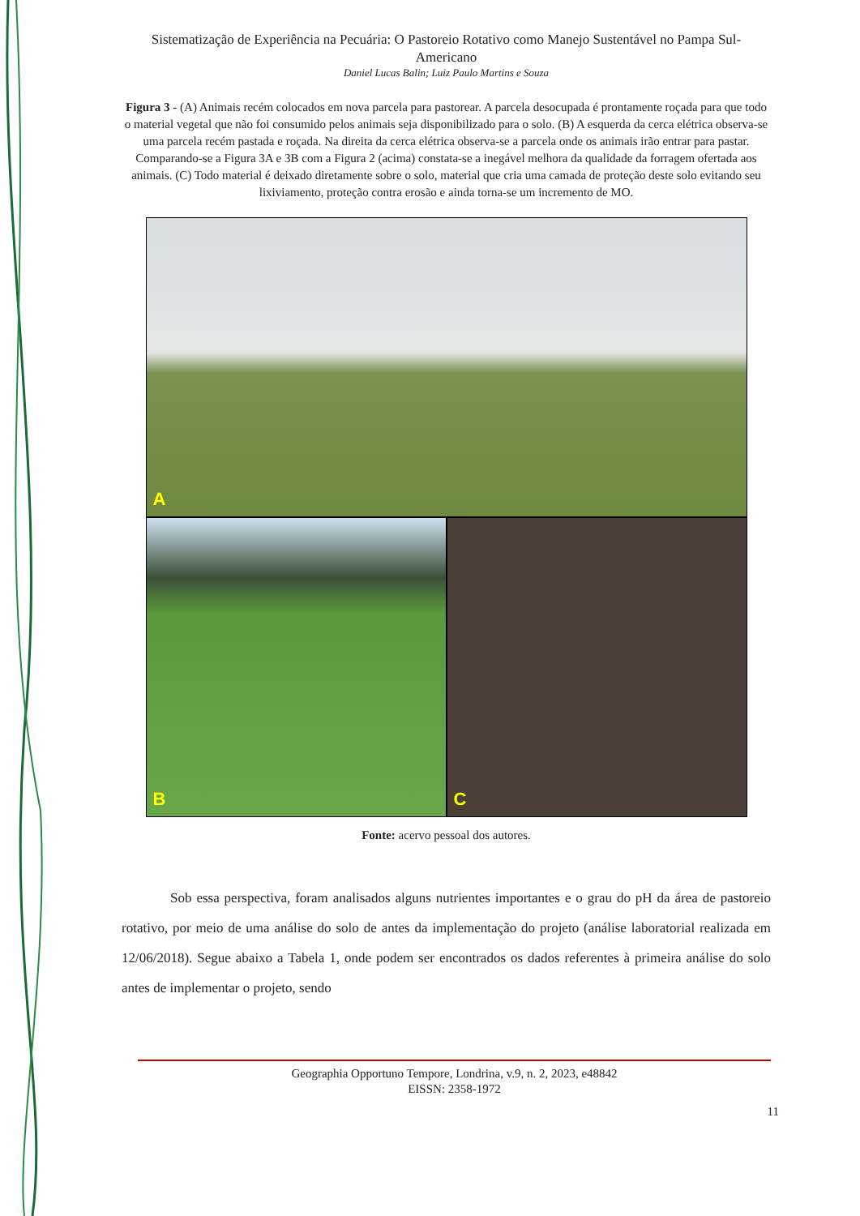Sistematização de Experiência na Pecuária: O Pastoreio Rotativo como Manejo Sustentável no Pampa Sul-Americano
Daniel Lucas Balin; Luiz Paulo Martins e Souza
Figura 3 - (A) Animais recém colocados em nova parcela para pastorear. A parcela desocupada é prontamente roçada para que todo o material vegetal que não foi consumido pelos animais seja disponibilizado para o solo. (B) A esquerda da cerca elétrica observa-se uma parcela recém pastada e roçada. Na direita da cerca elétrica observa-se a parcela onde os animais irão entrar para pastar. Comparando-se a Figura 3A e 3B com a Figura 2 (acima) constata-se a inegável melhora da qualidade da forragem ofertada aos animais. (C) Todo material é deixado diretamente sobre o solo, material que cria uma camada de proteção deste solo evitando seu lixiviamento, proteção contra erosão e ainda torna-se um incremento de MO.
A
B C
Fonte: acervo pessoal dos autores.
Sob essa perspectiva, foram analisados alguns nutrientes importantes e o grau do pH da área de pastoreio rotativo, por meio de uma análise do solo de antes da implementação do projeto (análise laboratorial realizada em 12/06/2018). Segue abaixo a Tabela 1, onde podem ser encontrados os dados referentes à primeira análise do solo antes de implementar o projeto, sendo
Geographia Opportuno Tempore, Londrina, v.9, n. 2, 2023, e48842
EISSN: 2358-1972
11